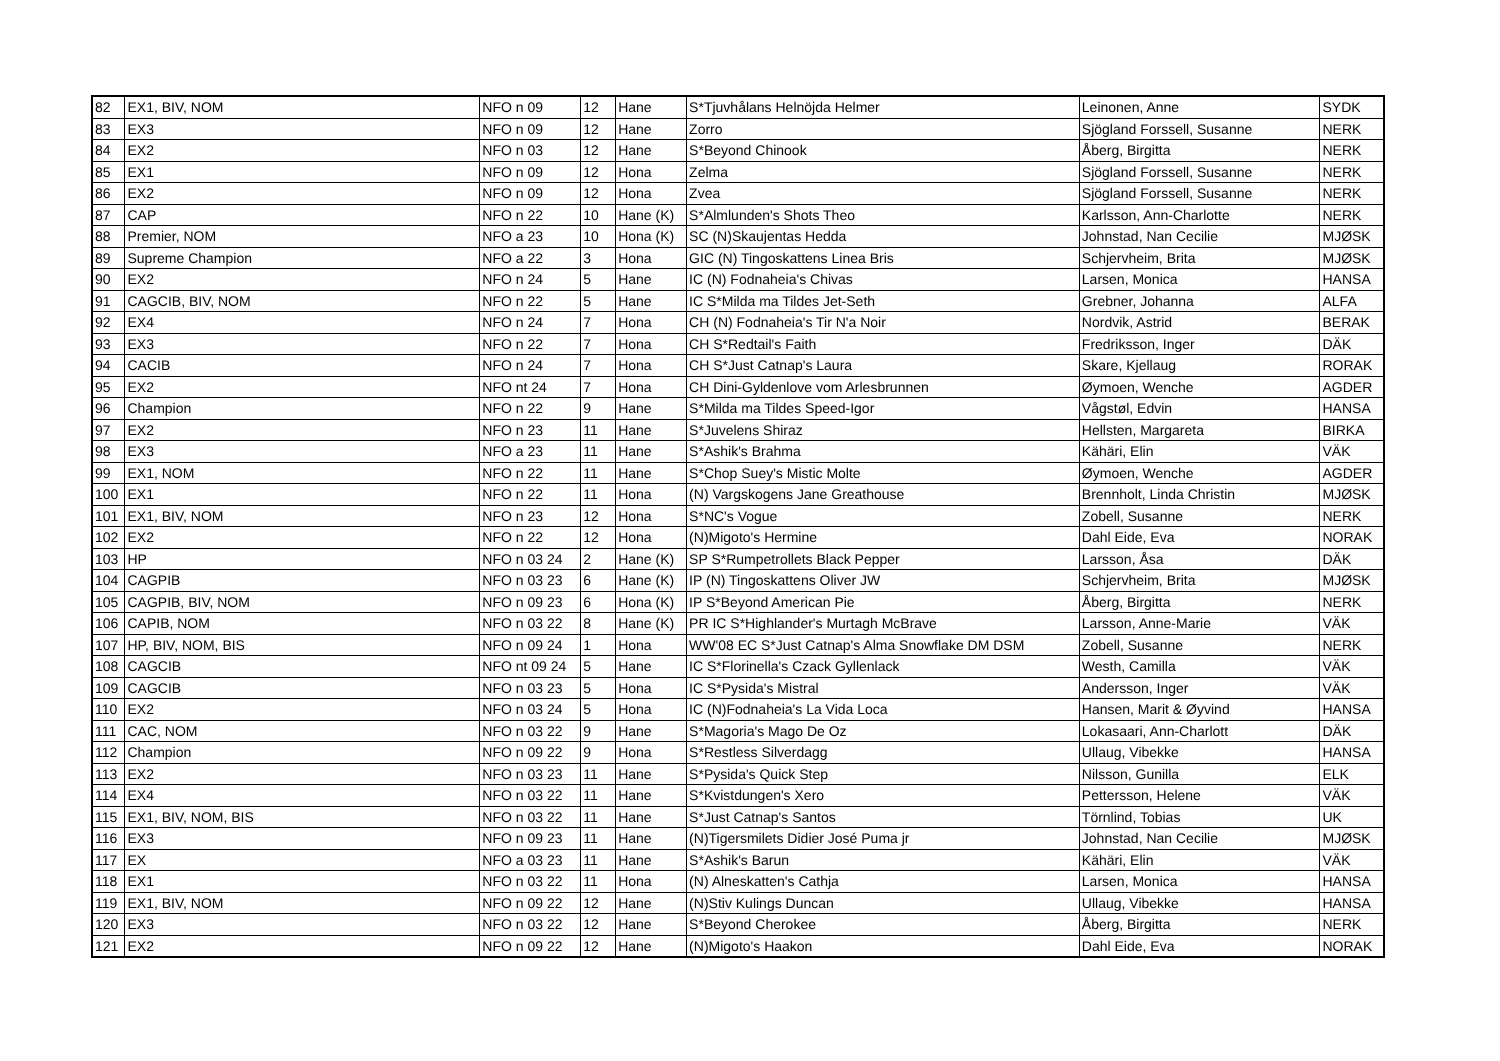| 82 | EX1, BIV, NOM | NFO n 09 | 12 | Hane | S*Tjuvhålans Helnöjda Helmer | Leinonen, Anne | SYDK |
| 83 | EX3 | NFO n 09 | 12 | Hane | Zorro | Sjögland Forssell, Susanne | NERK |
| 84 | EX2 | NFO n 03 | 12 | Hane | S*Beyond Chinook | Åberg, Birgitta | NERK |
| 85 | EX1 | NFO n 09 | 12 | Hona | Zelma | Sjögland Forssell, Susanne | NERK |
| 86 | EX2 | NFO n 09 | 12 | Hona | Zvea | Sjögland Forssell, Susanne | NERK |
| 87 | CAP | NFO n 22 | 10 | Hane (K) | S*Almlunden's Shots Theo | Karlsson, Ann-Charlotte | NERK |
| 88 | Premier, NOM | NFO a 23 | 10 | Hona (K) | SC (N)Skaujentas Hedda | Johnstad, Nan Cecilie | MJØSK |
| 89 | Supreme Champion | NFO a 22 | 3 | Hona | GIC (N) Tingoskattens Linea Bris | Schjervheim, Brita | MJØSK |
| 90 | EX2 | NFO n 24 | 5 | Hane | IC (N) Fodnaheia's Chivas | Larsen, Monica | HANSA |
| 91 | CAGCIB, BIV, NOM | NFO n 22 | 5 | Hane | IC S*Milda ma Tildes Jet-Seth | Grebner, Johanna | ALFA |
| 92 | EX4 | NFO n 24 | 7 | Hona | CH (N) Fodnaheia's Tir N'a Noir | Nordvik, Astrid | BERAK |
| 93 | EX3 | NFO n 22 | 7 | Hona | CH S*Redtail's Faith | Fredriksson, Inger | DÄK |
| 94 | CACIB | NFO n 24 | 7 | Hona | CH S*Just Catnap's Laura | Skare, Kjellaug | RORAK |
| 95 | EX2 | NFO nt 24 | 7 | Hona | CH Dini-Gyldenlove vom Arlesbrunnen | Øymoen, Wenche | AGDER |
| 96 | Champion | NFO n 22 | 9 | Hane | S*Milda ma Tildes Speed-Igor | Vågstøl, Edvin | HANSA |
| 97 | EX2 | NFO n 23 | 11 | Hane | S*Juvelens Shiraz | Hellsten, Margareta | BIRKA |
| 98 | EX3 | NFO a 23 | 11 | Hane | S*Ashik's Brahma | Kähäri, Elin | VÄK |
| 99 | EX1, NOM | NFO n 22 | 11 | Hane | S*Chop Suey's Mistic Molte | Øymoen, Wenche | AGDER |
| 100 | EX1 | NFO n 22 | 11 | Hona | (N) Vargskogens Jane Greathouse | Brennholt, Linda Christin | MJØSK |
| 101 | EX1, BIV, NOM | NFO n 23 | 12 | Hona | S*NC's Vogue | Zobell, Susanne | NERK |
| 102 | EX2 | NFO n 22 | 12 | Hona | (N)Migoto's Hermine | Dahl Eide, Eva | NORAK |
| 103 | HP | NFO n 03 24 | 2 | Hane (K) | SP S*Rumpetrollets Black Pepper | Larsson, Åsa | DÄK |
| 104 | CAGPIB | NFO n 03 23 | 6 | Hane (K) | IP (N) Tingoskattens Oliver JW | Schjervheim, Brita | MJØSK |
| 105 | CAGPIB, BIV, NOM | NFO n 09 23 | 6 | Hona (K) | IP S*Beyond American Pie | Åberg, Birgitta | NERK |
| 106 | CAPIB, NOM | NFO n 03 22 | 8 | Hane (K) | PR IC S*Highlander's Murtagh McBrave | Larsson, Anne-Marie | VÄK |
| 107 | HP, BIV, NOM, BIS | NFO n 09 24 | 1 | Hona | WW'08 EC S*Just Catnap's Alma Snowflake DM DSM | Zobell, Susanne | NERK |
| 108 | CAGCIB | NFO nt 09 24 | 5 | Hane | IC S*Florinella's Czack Gyllenlack | Westh, Camilla | VÄK |
| 109 | CAGCIB | NFO n 03 23 | 5 | Hona | IC S*Pysida's Mistral | Andersson, Inger | VÄK |
| 110 | EX2 | NFO n 03 24 | 5 | Hona | IC (N)Fodnaheia's La Vida Loca | Hansen, Marit & Øyvind | HANSA |
| 111 | CAC, NOM | NFO n 03 22 | 9 | Hane | S*Magoria's Mago De Oz | Lokasaari, Ann-Charlott | DÄK |
| 112 | Champion | NFO n 09 22 | 9 | Hona | S*Restless Silverdagg | Ullaug, Vibekke | HANSA |
| 113 | EX2 | NFO n 03 23 | 11 | Hane | S*Pysida's Quick Step | Nilsson, Gunilla | ELK |
| 114 | EX4 | NFO n 03 22 | 11 | Hane | S*Kvistdungen's Xero | Pettersson, Helene | VÄK |
| 115 | EX1, BIV, NOM, BIS | NFO n 03 22 | 11 | Hane | S*Just Catnap's Santos | Törnlind, Tobias | UK |
| 116 | EX3 | NFO n 09 23 | 11 | Hane | (N)Tigersmilets Didier José Puma jr | Johnstad, Nan Cecilie | MJØSK |
| 117 | EX | NFO a 03 23 | 11 | Hane | S*Ashik's Barun | Kähäri, Elin | VÄK |
| 118 | EX1 | NFO n 03 22 | 11 | Hona | (N) Alneskatten's Cathja | Larsen, Monica | HANSA |
| 119 | EX1, BIV, NOM | NFO n 09 22 | 12 | Hane | (N)Stiv Kulings Duncan | Ullaug, Vibekke | HANSA |
| 120 | EX3 | NFO n 03 22 | 12 | Hane | S*Beyond Cherokee | Åberg, Birgitta | NERK |
| 121 | EX2 | NFO n 09 22 | 12 | Hane | (N)Migoto's Haakon | Dahl Eide, Eva | NORAK |